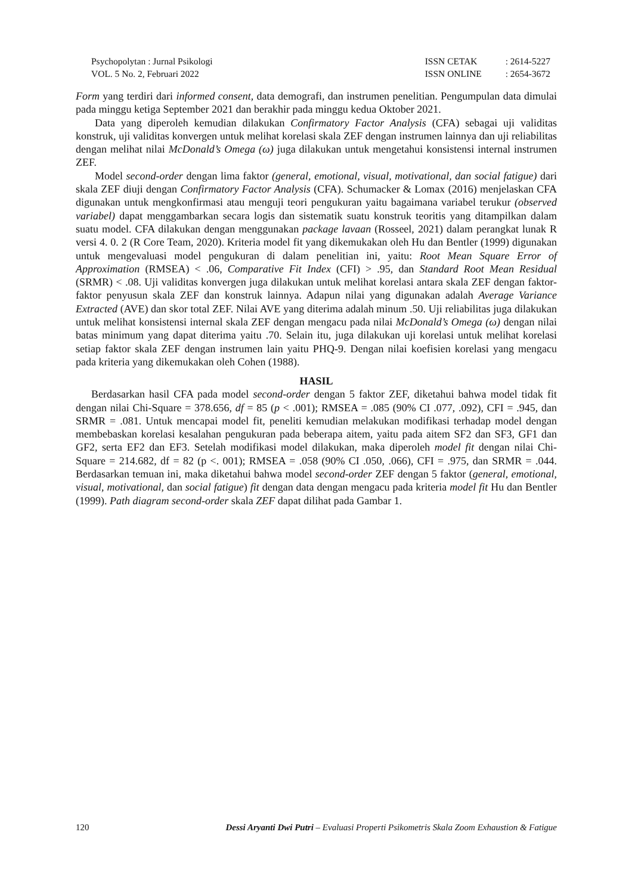Psychopolytan : Jurnal Psikologi
VOL. 5 No. 2, Februari 2022
ISSN CETAK: 2614-5227 ISSN ONLINE: 2654-3672
Form yang terdiri dari informed consent, data demografi, dan instrumen penelitian. Pengumpulan data dimulai pada minggu ketiga September 2021 dan berakhir pada minggu kedua Oktober 2021.
Data yang diperoleh kemudian dilakukan Confirmatory Factor Analysis (CFA) sebagai uji validitas konstruk, uji validitas konvergen untuk melihat korelasi skala ZEF dengan instrumen lainnya dan uji reliabilitas dengan melihat nilai McDonald’s Omega (ω) juga dilakukan untuk mengetahui konsistensi internal instrumen ZEF.
Model second-order dengan lima faktor (general, emotional, visual, motivational, dan social fatigue) dari skala ZEF diuji dengan Confirmatory Factor Analysis (CFA). Schumacker & Lomax (2016) menjelaskan CFA digunakan untuk mengkonfirmasi atau menguji teori pengukuran yaitu bagaimana variabel terukur (observed variabel) dapat menggambarkan secara logis dan sistematik suatu konstruk teoritis yang ditampilkan dalam suatu model. CFA dilakukan dengan menggunakan package lavaan (Rosseel, 2021) dalam perangkat lunak R versi 4. 0. 2 (R Core Team, 2020). Kriteria model fit yang dikemukakan oleh Hu dan Bentler (1999) digunakan untuk mengevaluasi model pengukuran di dalam penelitian ini, yaitu: Root Mean Square Error of Approximation (RMSEA) < .06, Comparative Fit Index (CFI) > .95, dan Standard Root Mean Residual (SRMR) < .08. Uji validitas konvergen juga dilakukan untuk melihat korelasi antara skala ZEF dengan faktor-faktor penyusun skala ZEF dan konstruk lainnya. Adapun nilai yang digunakan adalah Average Variance Extracted (AVE) dan skor total ZEF. Nilai AVE yang diterima adalah minum .50. Uji reliabilitas juga dilakukan untuk melihat konsistensi internal skala ZEF dengan mengacu pada nilai McDonald’s Omega (ω) dengan nilai batas minimum yang dapat diterima yaitu .70. Selain itu, juga dilakukan uji korelasi untuk melihat korelasi setiap faktor skala ZEF dengan instrumen lain yaitu PHQ-9. Dengan nilai koefisien korelasi yang mengacu pada kriteria yang dikemukakan oleh Cohen (1988).
HASIL
Berdasarkan hasil CFA pada model second-order dengan 5 faktor ZEF, diketahui bahwa model tidak fit dengan nilai Chi-Square = 378.656, df = 85 (p < .001); RMSEA = .085 (90% CI .077, .092), CFI = .945, dan SRMR = .081. Untuk mencapai model fit, peneliti kemudian melakukan modifikasi terhadap model dengan membebaskan korelasi kesalahan pengukuran pada beberapa aitem, yaitu pada aitem SF2 dan SF3, GF1 dan GF2, serta EF2 dan EF3. Setelah modifikasi model dilakukan, maka diperoleh model fit dengan nilai Chi-Square = 214.682, df = 82 (p <. 001); RMSEA = .058 (90% CI .050, .066), CFI = .975, dan SRMR = .044. Berdasarkan temuan ini, maka diketahui bahwa model second-order ZEF dengan 5 faktor (general, emotional, visual, motivational, dan social fatigue) fit dengan data dengan mengacu pada kriteria model fit Hu dan Bentler (1999). Path diagram second-order skala ZEF dapat dilihat pada Gambar 1.
120 Dessi Aryanti Dwi Putri – Evaluasi Properti Psikometris Skala Zoom Exhaustion & Fatigue